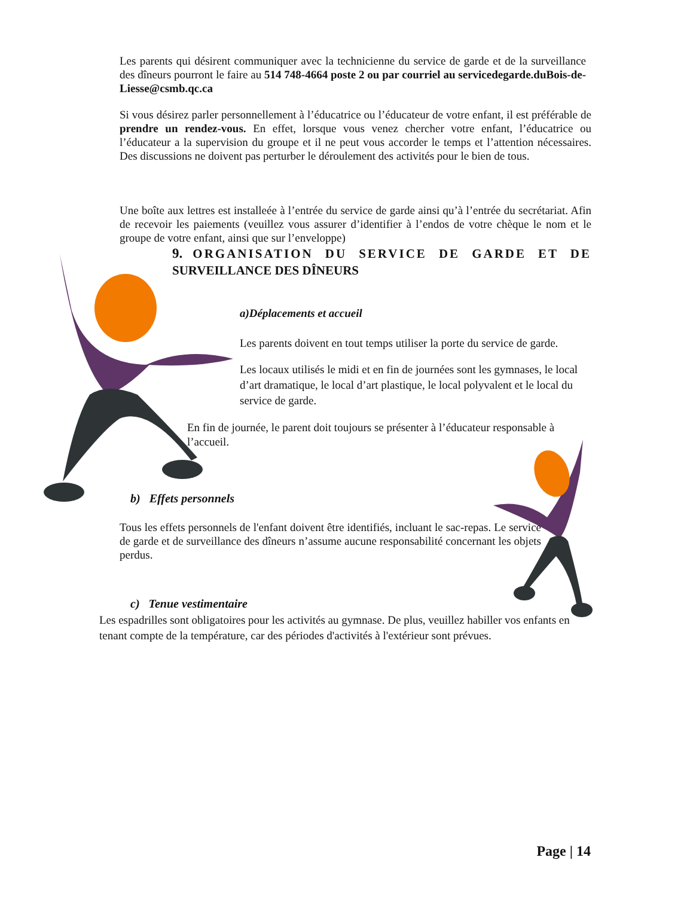Les parents qui désirent communiquer avec la technicienne du service de garde et de la surveillance des dîneurs pourront le faire au 514 748-4664 poste 2 ou par courriel au servicedegarde.duBois-de-Liesse@csmb.qc.ca
Si vous désirez parler personnellement à l’éducatrice ou l’éducateur de votre enfant, il est préférable de prendre un rendez-vous. En effet, lorsque vous venez chercher votre enfant, l’éducatrice ou l’éducateur a la supervision du groupe et il ne peut vous accorder le temps et l’attention nécessaires. Des discussions ne doivent pas perturber le déroulement des activités pour le bien de tous.
Une boîte aux lettres est installeée à l’entrée du service de garde ainsi qu’à l’entrée du secrétariat. Afin de recevoir les paiements (veuillez vous assurer d’identifier à l’endos de votre chèque le nom et le groupe de votre enfant, ainsi que sur l’enveloppe)
9. ORGANISATION DU SERVICE DE GARDE ET DE SURVEILLANCE DES DÎNEURS
a)Déplacements et accueil
Les parents doivent en tout temps utiliser la porte du service de garde.
Les locaux utilisés le midi et en fin de journées sont les gymnases, le local d’art dramatique, le local d’art plastique, le local polyvalent et le local du service de garde.
En fin de journée, le parent doit toujours se présenter à l’éducateur responsable à l’accueil.
b) Effets personnels
Tous les effets personnels de l'enfant doivent être identifiés, incluant le sac-repas. Le service de garde et de surveillance des dîneurs n’assume aucune responsabilité concernant les objets perdus.
c) Tenue vestimentaire
Les espadrilles sont obligatoires pour les activités au gymnase. De plus, veuillez habiller vos enfants en tenant compte de la température, car des périodes d'activités à l'extérieur sont prévues.
Page | 14